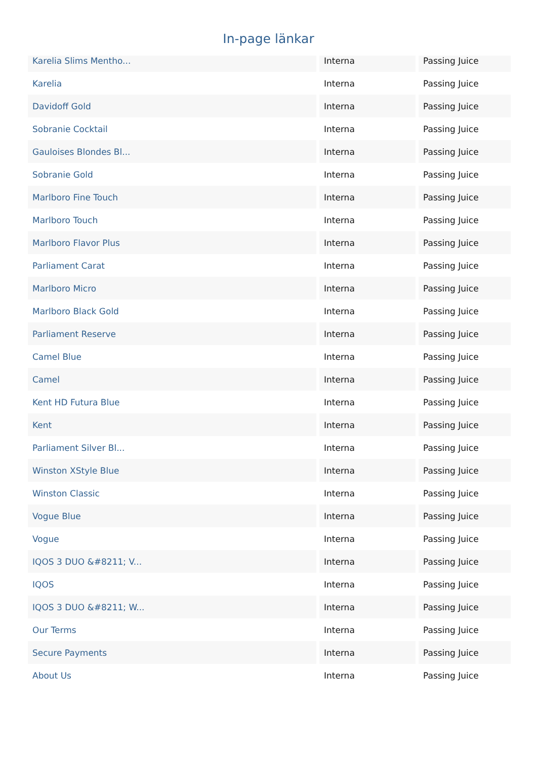In-page länkar
| Karelia Slims Mentho... | Interna | Passing Juice |
| Karelia | Interna | Passing Juice |
| Davidoff Gold | Interna | Passing Juice |
| Sobranie Cocktail | Interna | Passing Juice |
| Gauloises Blondes Bl... | Interna | Passing Juice |
| Sobranie Gold | Interna | Passing Juice |
| Marlboro Fine Touch | Interna | Passing Juice |
| Marlboro Touch | Interna | Passing Juice |
| Marlboro Flavor Plus | Interna | Passing Juice |
| Parliament Carat | Interna | Passing Juice |
| Marlboro Micro | Interna | Passing Juice |
| Marlboro Black Gold | Interna | Passing Juice |
| Parliament Reserve | Interna | Passing Juice |
| Camel Blue | Interna | Passing Juice |
| Camel | Interna | Passing Juice |
| Kent HD Futura Blue | Interna | Passing Juice |
| Kent | Interna | Passing Juice |
| Parliament Silver Bl... | Interna | Passing Juice |
| Winston XStyle Blue | Interna | Passing Juice |
| Winston Classic | Interna | Passing Juice |
| Vogue Blue | Interna | Passing Juice |
| Vogue | Interna | Passing Juice |
| IQOS 3 DUO &#8211; V... | Interna | Passing Juice |
| IQOS | Interna | Passing Juice |
| IQOS 3 DUO &#8211; W... | Interna | Passing Juice |
| Our Terms | Interna | Passing Juice |
| Secure Payments | Interna | Passing Juice |
| About Us | Interna | Passing Juice |